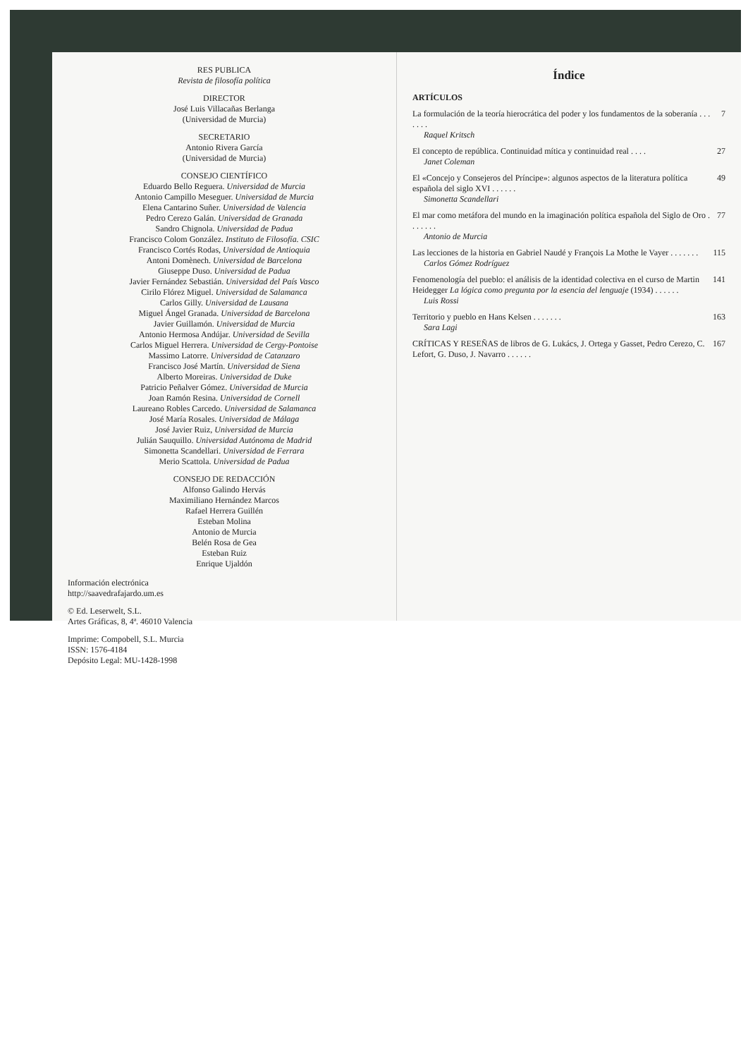RES PUBLICA
Revista de filosofía política
DIRECTOR
José Luis Villacañas Berlanga
(Universidad de Murcia)
SECRETARIO
Antonio Rivera García
(Universidad de Murcia)
CONSEJO CIENTÍFICO
Eduardo Bello Reguera. Universidad de Murcia
Antonio Campillo Meseguer. Universidad de Murcia
Elena Cantarino Suñer. Universidad de Valencia
Pedro Cerezo Galán. Universidad de Granada
Sandro Chignola. Universidad de Padua
Francisco Colom González. Instituto de Filosofía. CSIC
Francisco Cortés Rodas, Universidad de Antioquia
Antoni Domènech. Universidad de Barcelona
Giuseppe Duso. Universidad de Padua
Javier Fernández Sebastián. Universidad del País Vasco
Cirilo Flórez Miguel. Universidad de Salamanca
Carlos Gilly. Universidad de Lausana
Miguel Ángel Granada. Universidad de Barcelona
Javier Guillamón. Universidad de Murcia
Antonio Hermosa Andújar. Universidad de Sevilla
Carlos Miguel Herrera. Universidad de Cergy-Pontoise
Massimo Latorre. Universidad de Catanzaro
Francisco José Martín. Universidad de Siena
Alberto Moreiras. Universidad de Duke
Patricio Peñalver Gómez. Universidad de Murcia
Joan Ramón Resina. Universidad de Cornell
Laureano Robles Carcedo. Universidad de Salamanca
José María Rosales. Universidad de Málaga
José Javier Ruiz, Universidad de Murcia
Julián Sauquillo. Universidad Autónoma de Madrid
Simonetta Scandellari. Universidad de Ferrara
Merio Scattola. Universidad de Padua
CONSEJO DE REDACCIÓN
Alfonso Galindo Hervás
Maximiliano Hernández Marcos
Rafael Herrera Guillén
Esteban Molina
Antonio de Murcia
Belén Rosa de Gea
Esteban Ruiz
Enrique Ujaldón
Información electrónica
http://saavedrafajardo.um.es
© Ed. Leserwelt, S.L.
Artes Gráficas, 8, 4ª. 46010 Valencia
Imprime: Compobell, S.L. Murcia
ISSN: 1576-4184
Depósito Legal: MU-1428-1998
Índice
ARTÍCULOS
La formulación de la teoría hierocrática del poder y los fundamentos de la soberanía . . . . . . . 7
Raquel Kritsch
El concepto de república. Continuidad mítica y continuidad real . . . . 27
Janet Coleman
El «Concejo y Consejeros del Príncipe»: algunos aspectos de la literatura política española del siglo XVI . . . . . . 49
Simonetta Scandellari
El mar como metáfora del mundo en la imaginación política española del Siglo de Oro . . . . . . . 77
Antonio de Murcia
Las lecciones de la historia en Gabriel Naudé y François La Mothe le Vayer . . . . . . . 115
Carlos Gómez Rodríguez
Fenomenología del pueblo: el análisis de la identidad colectiva en el curso de Martin Heidegger La lógica como pregunta por la esencia del lenguaje (1934) . . . . . . 141
Luis Rossi
Territorio y pueblo en Hans Kelsen . . . . . . . 163
Sara Lagi
CRÍTICAS Y RESEÑAS de libros de G. Lukács, J. Ortega y Gasset, Pedro Cerezo, C. Lefort, G. Duso, J. Navarro . . . . . . 167